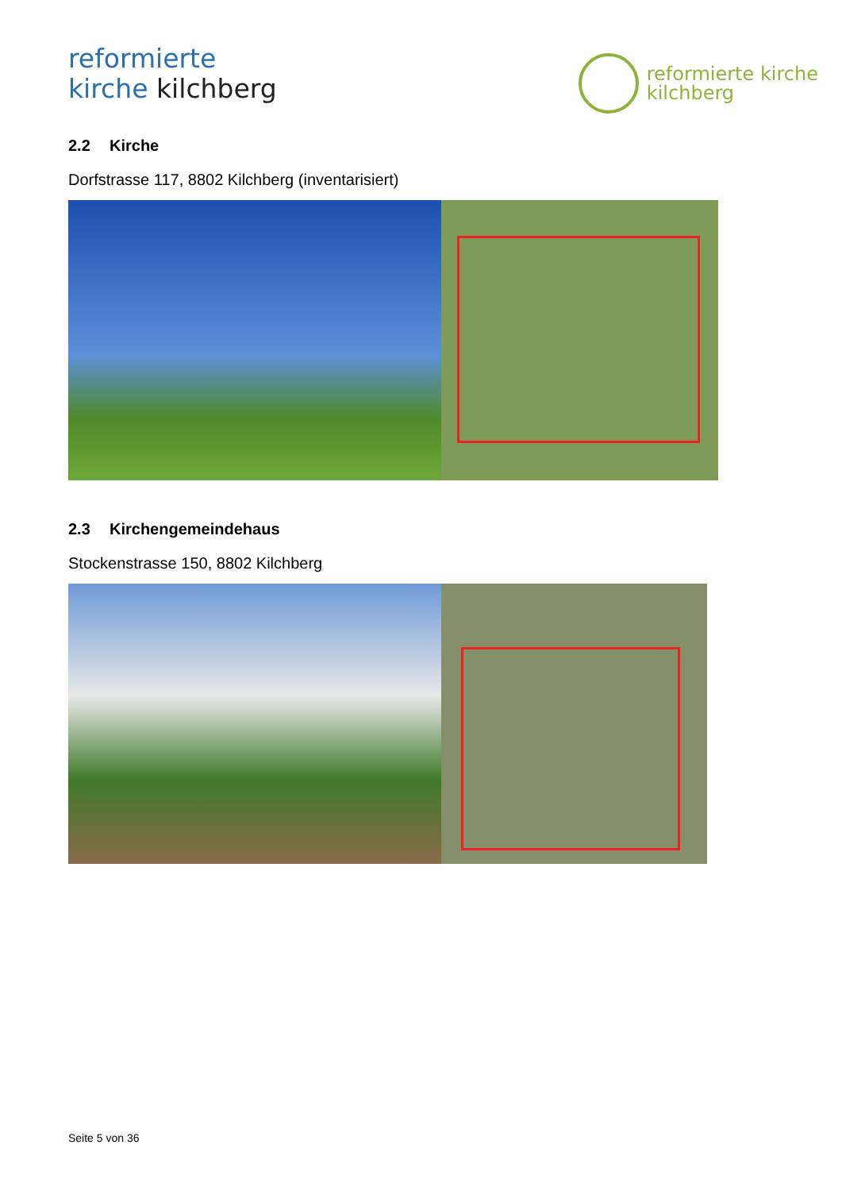reformierte
kirche kilchberg
reformierte kirche
kilchberg
2.2 Kirche
Dorfstrasse 117, 8802 Kilchberg (inventarisiert)
2.3 Kirchengemeindehaus
Stockenstrasse 150, 8802 Kilchberg
Seite 5 von 36